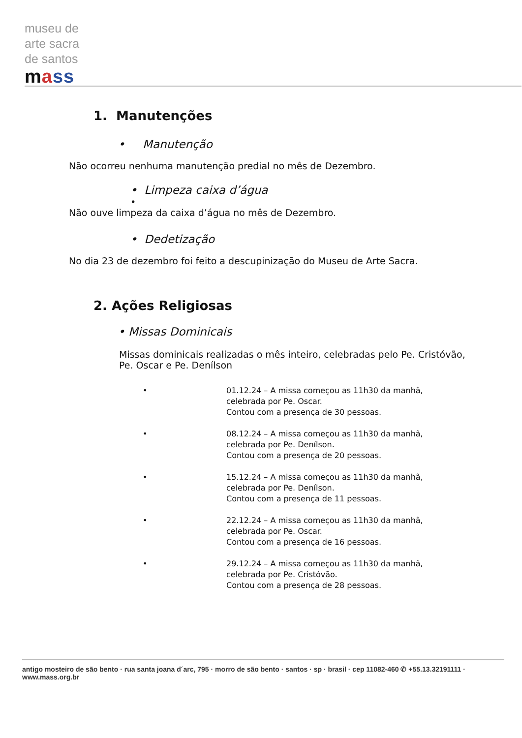museu de
arte sacra
de santos
mass
1. Manutenções
• Manutenção
Não ocorreu nenhuma manutenção predial no mês de Dezembro.
• Limpeza caixa d’água
•
Não ouve limpeza da caixa d’água no mês de Dezembro.
• Dedetização
No dia 23 de dezembro foi feito a descupinização do Museu de Arte Sacra.
2. Ações Religiosas
• Missas Dominicais
Missas dominicais realizadas o mês inteiro, celebradas pelo Pe. Cristóvão, Pe. Oscar e Pe. Denílson
• 01.12.24 – A missa começou as 11h30 da manhã,
celebrada por Pe. Oscar.
Contou com a presença de 30 pessoas.
• 08.12.24 – A missa começou as 11h30 da manhã,
celebrada por Pe. Denílson.
Contou com a presença de 20 pessoas.
• 15.12.24 – A missa começou as 11h30 da manhã,
celebrada por Pe. Denílson.
Contou com a presença de 11 pessoas.
• 22.12.24 – A missa começou as 11h30 da manhã,
celebrada por Pe. Oscar.
Contou com a presença de 16 pessoas.
• 29.12.24 – A missa começou as 11h30 da manhã,
celebrada por Pe. Cristóvão.
Contou com a presença de 28 pessoas.
antigo mosteiro de são bento · rua santa joana d´arc, 795 · morro de são bento · santos · sp · brasil · cep 11082-460 ✆ +55.13.32191111 · www.mass.org.br